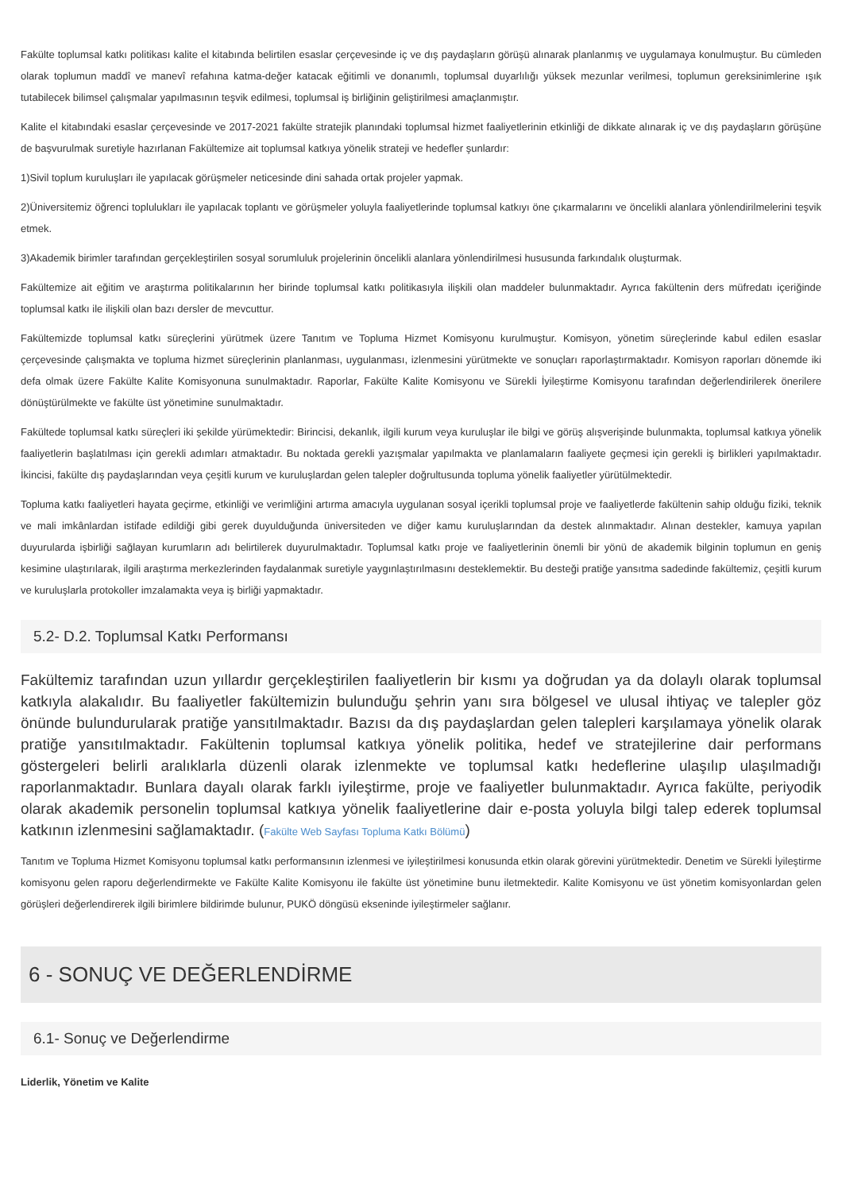Fakülte toplumsal katkı politikası kalite el kitabında belirtilen esaslar çerçevesinde iç ve dış paydaşların görüşü alınarak planlanmış ve uygulamaya konulmuştur. Bu cümleden olarak toplumun maddî ve manevî refahına katma-değer katacak eğitimli ve donanımlı, toplumsal duyarlılığı yüksek mezunlar verilmesi, toplumun gereksinimlerine ışık tutabilecek bilimsel çalışmalar yapılmasının teşvik edilmesi, toplumsal iş birliğinin geliştirilmesi amaçlanmıştır.
Kalite el kitabındaki esaslar çerçevesinde ve 2017-2021 fakülte stratejik planındaki toplumsal hizmet faaliyetlerinin etkinliği de dikkate alınarak iç ve dış paydaşların görüşüne de başvurulmak suretiyle hazırlanan Fakültemize ait toplumsal katkıya yönelik strateji ve hedefler şunlardır:
1)Sivil toplum kuruluşları ile yapılacak görüşmeler neticesinde dini sahada ortak projeler yapmak.
2)Üniversitemiz öğrenci toplulukları ile yapılacak toplantı ve görüşmeler yoluyla faaliyetlerinde toplumsal katkıyı öne çıkarmalarını ve öncelikli alanlara yönlendirilmelerini teşvik etmek.
3)Akademik birimler tarafından gerçekleştirilen sosyal sorumluluk projelerinin öncelikli alanlara yönlendirilmesi hususunda farkındalık oluşturmak.
Fakültemize ait eğitim ve araştırma politikalarının her birinde toplumsal katkı politikasıyla ilişkili olan maddeler bulunmaktadır. Ayrıca fakültenin ders müfredatı içeriğinde toplumsal katkı ile ilişkili olan bazı dersler de mevcuttur.
Fakültemizde toplumsal katkı süreçlerini yürütmek üzere Tanıtım ve Topluma Hizmet Komisyonu kurulmuştur. Komisyon, yönetim süreçlerinde kabul edilen esaslar çerçevesinde çalışmakta ve topluma hizmet süreçlerinin planlanması, uygulanması, izlenmesini yürütmekte ve sonuçları raporlaştırmaktadır. Komisyon raporları dönemde iki defa olmak üzere Fakülte Kalite Komisyonuna sunulmaktadır. Raporlar, Fakülte Kalite Komisyonu ve Sürekli İyileştirme Komisyonu tarafından değerlendirilerek önerilere dönüştürülmekte ve fakülte üst yönetimine sunulmaktadır.
Fakültede toplumsal katkı süreçleri iki şekilde yürümektedir: Birincisi, dekanlık, ilgili kurum veya kuruluşlar ile bilgi ve görüş alışverişinde bulunmakta, toplumsal katkıya yönelik faaliyetlerin başlatılması için gerekli adımları atmaktadır. Bu noktada gerekli yazışmalar yapılmakta ve planlamaların faaliyete geçmesi için gerekli iş birlikleri yapılmaktadır. İkincisi, fakülte dış paydaşlarından veya çeşitli kurum ve kuruluşlardan gelen talepler doğrultusunda topluma yönelik faaliyetler yürütülmektedir.
Topluma katkı faaliyetleri hayata geçirme, etkinliği ve verimliğini artırma amacıyla uygulanan sosyal içerikli toplumsal proje ve faaliyetlerde fakültenin sahip olduğu fiziki, teknik ve mali imkânlardan istifade edildiği gibi gerek duyulduğunda üniversiteden ve diğer kamu kuruluşlarından da destek alınmaktadır. Alınan destekler, kamuya yapılan duyurularda işbirliği sağlayan kurumların adı belirtilerek duyurulmaktadır. Toplumsal katkı proje ve faaliyetlerinin önemli bir yönü de akademik bilginin toplumun en geniş kesimine ulaştırılarak, ilgili araştırma merkezlerinden faydalanmak suretiyle yaygınlaştırılmasını desteklemektir. Bu desteği pratiğe yansıtma sadedinde fakültemiz, çeşitli kurum ve kuruluşlarla protokoller imzalamakta veya iş birliği yapmaktadır.
5.2- D.2. Toplumsal Katkı Performansı
Fakültemiz tarafından uzun yıllardır gerçekleştirilen faaliyetlerin bir kısmı ya doğrudan ya da dolaylı olarak toplumsal katkıyla alakalıdır. Bu faaliyetler fakültemizin bulunduğu şehrin yanı sıra bölgesel ve ulusal ihtiyaç ve talepler göz önünde bulundurularak pratiğe yansıtılmaktadır. Bazısı da dış paydaşlardan gelen talepleri karşılamaya yönelik olarak pratiğe yansıtılmaktadır. Fakültenin toplumsal katkıya yönelik politika, hedef ve stratejilerine dair performans göstergeleri belirli aralıklarla düzenli olarak izlenmekte ve toplumsal katkı hedeflerine ulaşılıp ulaşılmadığı raporlanmaktadır. Bunlara dayalı olarak farklı iyileştirme, proje ve faaliyetler bulunmaktadır. Ayrıca fakülte, periyodik olarak akademik personelin toplumsal katkıya yönelik faaliyetlerine dair e-posta yoluyla bilgi talep ederek toplumsal katkının izlenmesini sağlamaktadır. (Fakülte Web Sayfası Topluma Katkı Bölümü)
Tanıtım ve Topluma Hizmet Komisyonu toplumsal katkı performansının izlenmesi ve iyileştirilmesi konusunda etkin olarak görevini yürütmektedir. Denetim ve Sürekli İyileştirme komisyonu gelen raporu değerlendirmekte ve Fakülte Kalite Komisyonu ile fakülte üst yönetimine bunu iletmektedir. Kalite Komisyonu ve üst yönetim komisyonlardan gelen görüşleri değerlendirerek ilgili birimlere bildirimde bulunur, PUKÖ döngüsü ekseninde iyileştirmeler sağlanır.
6 - SONUÇ VE DEĞERLENDİRME
6.1- Sonuç ve Değerlendirme
Liderlik, Yönetim ve Kalite